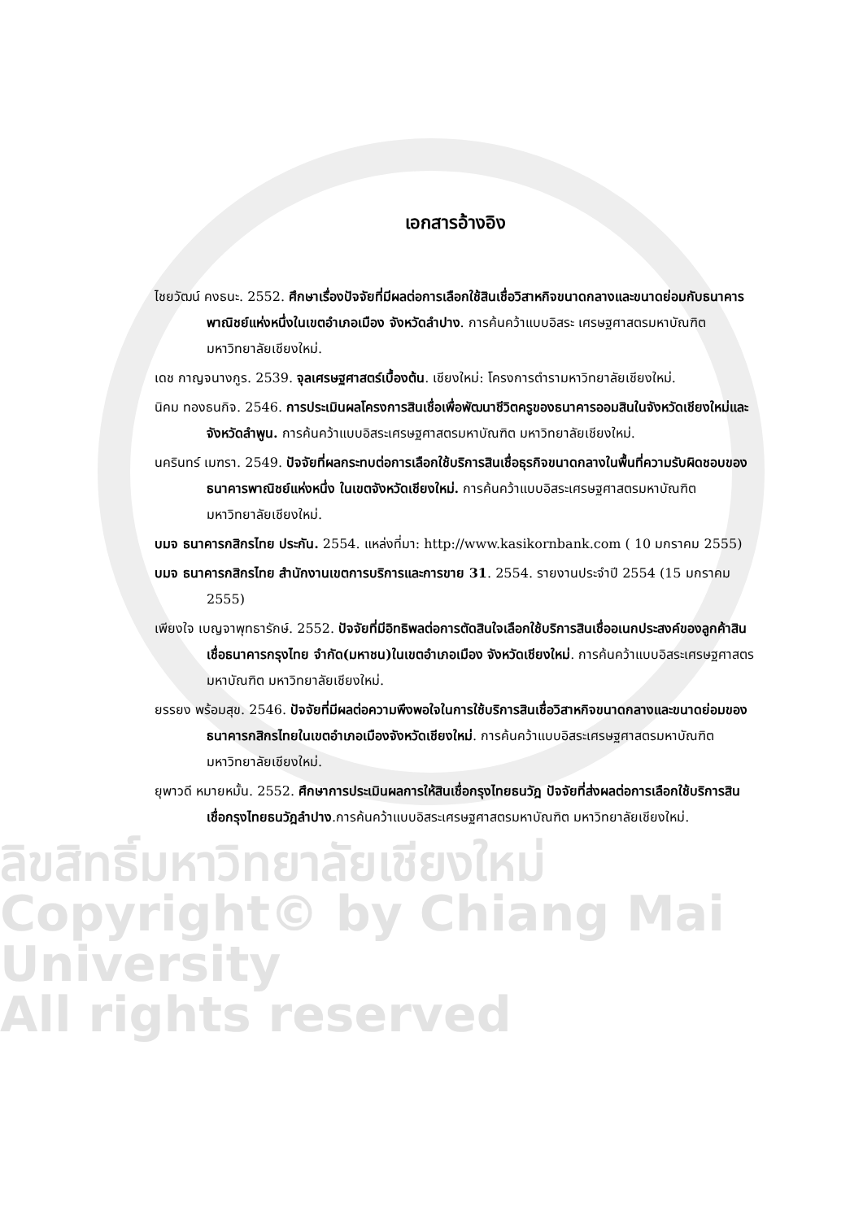ลิขสิทธิ์มหาวิทยาลัยเชียงใหม่
Copyright© by Chiang Mai University
All rights reserved
เอกสารอ้างอิง
ไชยวัฒน์ คงธนะ. 2552. ศึกษาเรื่องปัจจัยที่มีผลต่อการเลือกใช้สินเชื่อวิสาหกิจขนาดกลางและขนาดย่อมกับธนาคารพาณิชย์แห่งหนึ่งในเขตอำเภอเมือง จังหวัดลำปาง. การค้นคว้าแบบอิสระ เศรษฐศาสตรมหาบัณฑิต มหาวิทยาลัยเชียงใหม่.
เดช กาญจนางกูร. 2539. จุลเศรษฐศาสตร์เบื้องต้น. เชียงใหม่: โครงการตำรามหาวิทยาลัยเชียงใหม่.
นิคม ทองธนกิจ. 2546. การประเมินผลโครงการสินเชื่อเพื่อพัฒนาชีวิตครูของธนาคารออมสินในจังหวัดเชียงใหม่และจังหวัดลำพูน. การค้นคว้าแบบอิสระเศรษฐศาสตรมหาบัณฑิต มหาวิทยาลัยเชียงใหม่.
นครินทร์ เมฑรา. 2549. ปัจจัยที่ผลกระทบต่อการเลือกใช้บริการสินเชื่อธุรกิจขนาดกลางในพื้นที่ความรับผิดชอบของธนาคารพาณิชย์แห่งหนึ่ง ในเขตจังหวัดเชียงใหม่. การค้นคว้าแบบอิสระเศรษฐศาสตรมหาบัณฑิต มหาวิทยาลัยเชียงใหม่.
บมจ ธนาคารกสิกรไทย ประกัน. 2554. แหล่งที่มา: http://www.kasikornbank.com ( 10 มกราคม 2555)
บมจ ธนาคารกสิกรไทย สำนักงานเขตการบริการและการขาย 31. 2554. รายงานประจำปี 2554 (15 มกราคม 2555)
เพียงใจ เบญจาพุทธารักษ์. 2552. ปัจจัยที่มีอิทธิพลต่อการตัดสินใจเลือกใช้บริการสินเชื่ออเนกประสงค์ของลูกค้าสินเชื่อธนาคารกรุงไทย จำกัด(มหาชน)ในเขตอำเภอเมือง จังหวัดเชียงใหม่. การค้นคว้าแบบอิสระเศรษฐศาสตรมหาบัณฑิต มหาวิทยาลัยเชียงใหม่.
ยรรยง พร้อมสุข. 2546. ปัจจัยที่มีผลต่อความพึงพอใจในการใช้บริการสินเชื่อวิสาหกิจขนาดกลางและขนาดย่อมของธนาคารกสิกรไทยในเขตอำเภอเมืองจังหวัดเชียงใหม่. การค้นคว้าแบบอิสระเศรษฐศาสตรมหาบัณฑิต มหาวิทยาลัยเชียงใหม่.
ยุพาวดี หมายหมั้น. 2552. ศึกษาการประเมินผลการให้สินเชื่อกรุงไทยธนวัฎ ปัจจัยที่ส่งผลต่อการเลือกใช้บริการสินเชื่อกรุงไทยธนวัฎลำปาง.การค้นคว้าแบบอิสระเศรษฐศาสตรมหาบัณฑิต มหาวิทยาลัยเชียงใหม่.